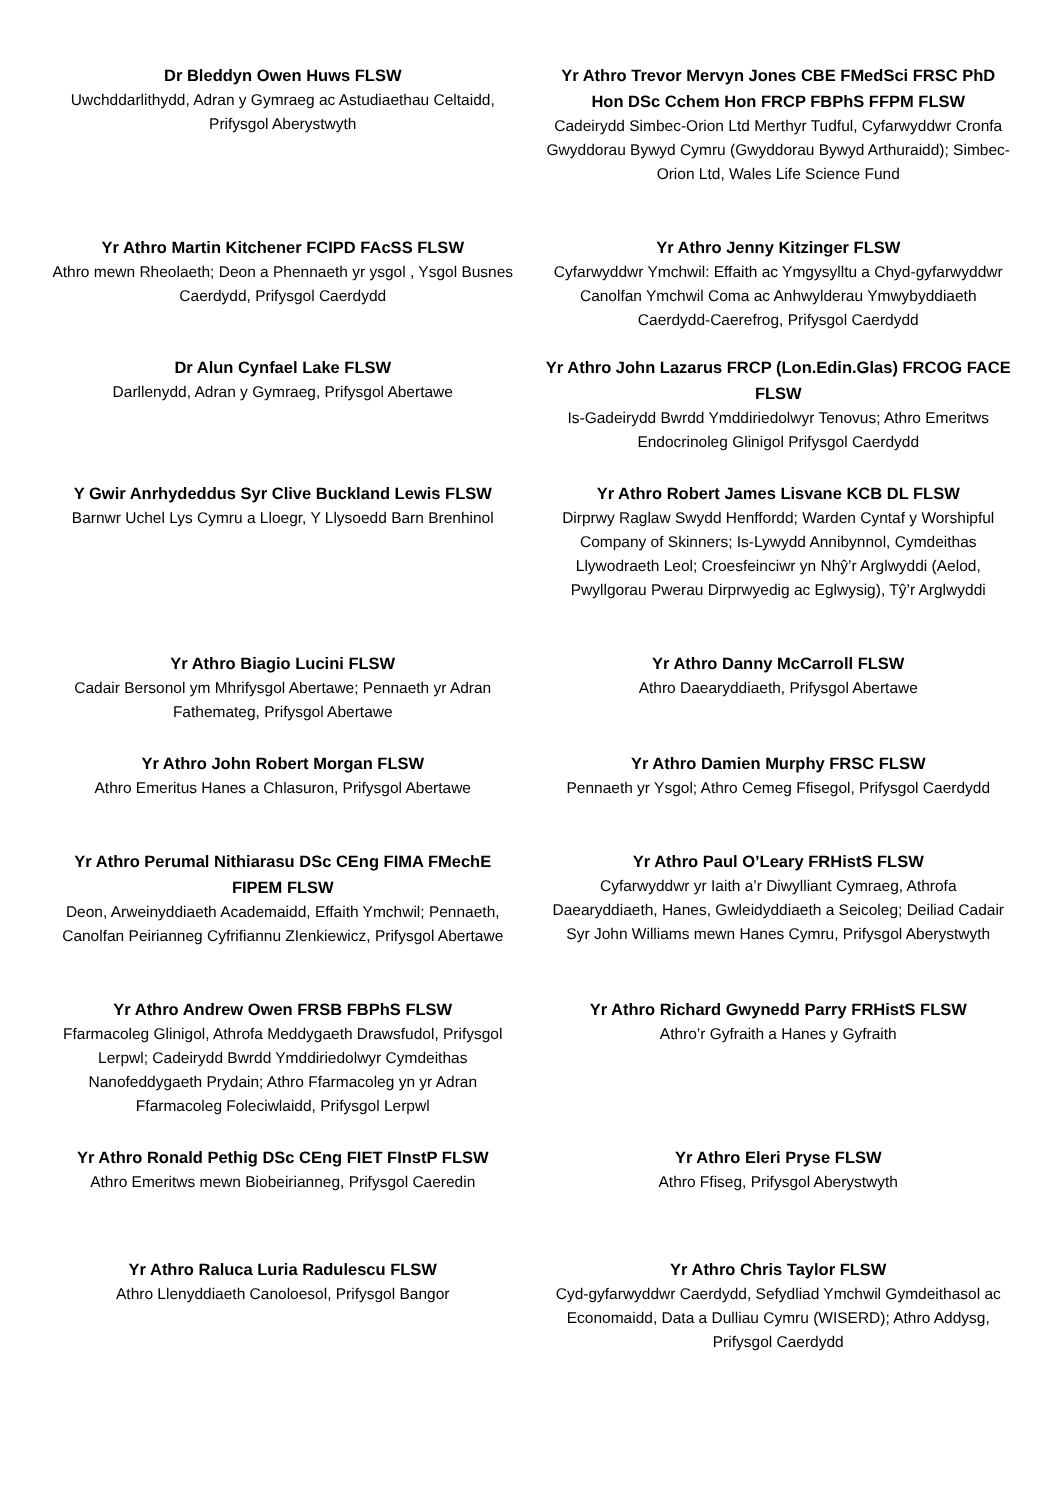Dr Bleddyn Owen Huws FLSW
Uwchddarlithydd, Adran y Gymraeg ac Astudiaethau Celtaidd, Prifysgol Aberystwyth
Yr Athro Trevor Mervyn Jones CBE FMedSci FRSC PhD Hon DSc Cchem Hon FRCP FBPhS FFPM FLSW
Cadeirydd Simbec-Orion Ltd Merthyr Tudful, Cyfarwyddwr Cronfa Gwyddorau Bywyd Cymru (Gwyddorau Bywyd Arthuraidd); Simbec-Orion Ltd, Wales Life Science Fund
Yr Athro Martin Kitchener FCIPD FAcSS FLSW
Athro mewn Rheolaeth; Deon a Phennaeth yr ysgol , Ysgol Busnes Caerdydd, Prifysgol Caerdydd
Yr Athro Jenny Kitzinger FLSW
Cyfarwyddwr Ymchwil: Effaith ac Ymgysylltu a Chyd-gyfarwyddwr Canolfan Ymchwil Coma ac Anhwylderau Ymwybyddiaeth Caerdydd-Caerefrog, Prifysgol Caerdydd
Dr Alun Cynfael Lake FLSW
Darllenydd, Adran y Gymraeg, Prifysgol Abertawe
Yr Athro John Lazarus FRCP (Lon.Edin.Glas) FRCOG FACE FLSW
Is-Gadeirydd Bwrdd Ymddiriedolwyr Tenovus; Athro Emeritws Endocrinoleg Glinigol Prifysgol Caerdydd
Y Gwir Anrhydeddus Syr Clive Buckland Lewis FLSW
Barnwr Uchel Lys Cymru a Lloegr, Y Llysoedd Barn Brenhinol
Yr Athro Robert James Lisvane KCB DL FLSW
Dirprwy Raglaw Swydd Henffordd; Warden Cyntaf y Worshipful Company of Skinners; Is-Lywydd Annibynnol, Cymdeithas Llywodraeth Leol; Croesfeinciwr yn Nhŷ’r Arglwyddi (Aelod, Pwyllgorau Pwerau Dirprwyedig ac Eglwysig), Tŷ’r Arglwyddi
Yr Athro Biagio Lucini FLSW
Cadair Bersonol ym Mhrifysgol Abertawe; Pennaeth yr Adran Fathemateg, Prifysgol Abertawe
Yr Athro Danny McCarroll FLSW
Athro Daearyddiaeth, Prifysgol Abertawe
Yr Athro John Robert Morgan FLSW
Athro Emeritus Hanes a Chlasuron, Prifysgol Abertawe
Yr Athro Damien Murphy FRSC FLSW
Pennaeth yr Ysgol; Athro Cemeg Ffisegol, Prifysgol Caerdydd
Yr Athro Perumal Nithiarasu DSc CEng FIMA FMechE FIPEM FLSW
Deon, Arweinyddiaeth Academaidd, Effaith Ymchwil; Pennaeth, Canolfan Peirianneg Cyfrifiannu ZIenkiewicz, Prifysgol Abertawe
Yr Athro Paul O’Leary FRHistS FLSW
Cyfarwyddwr yr Iaith a’r Diwylliant Cymraeg, Athrofa Daearyddiaeth, Hanes, Gwleidyddiaeth a Seicoleg; Deiliad Cadair Syr John Williams mewn Hanes Cymru, Prifysgol Aberystwyth
Yr Athro Andrew Owen FRSB FBPhS FLSW
Ffarmacoleg Glinigol, Athrofa Meddygaeth Drawsfudol, Prifysgol Lerpwl; Cadeirydd Bwrdd Ymddiriedolwyr Cymdeithas Nanofeddygaeth Prydain; Athro Ffarmacoleg yn yr Adran Ffarmacoleg Foleciwlaidd, Prifysgol Lerpwl
Yr Athro Richard Gwynedd Parry FRHistS FLSW
Athro’r Gyfraith a Hanes y Gyfraith
Yr Athro Ronald Pethig DSc CEng FIET FInstP FLSW
Athro Emeritws mewn Biobeirianneg, Prifysgol Caeredin
Yr Athro Eleri Pryse FLSW
Athro Ffiseg, Prifysgol Aberystwyth
Yr Athro Raluca Luria Radulescu FLSW
Athro Llenyddiaeth Canoloesol, Prifysgol Bangor
Yr Athro Chris Taylor FLSW
Cyd-gyfarwyddwr Caerdydd, Sefydliad Ymchwil Gymdeithasol ac Economaidd, Data a Dulliau Cymru (WISERD); Athro Addysg, Prifysgol Caerdydd